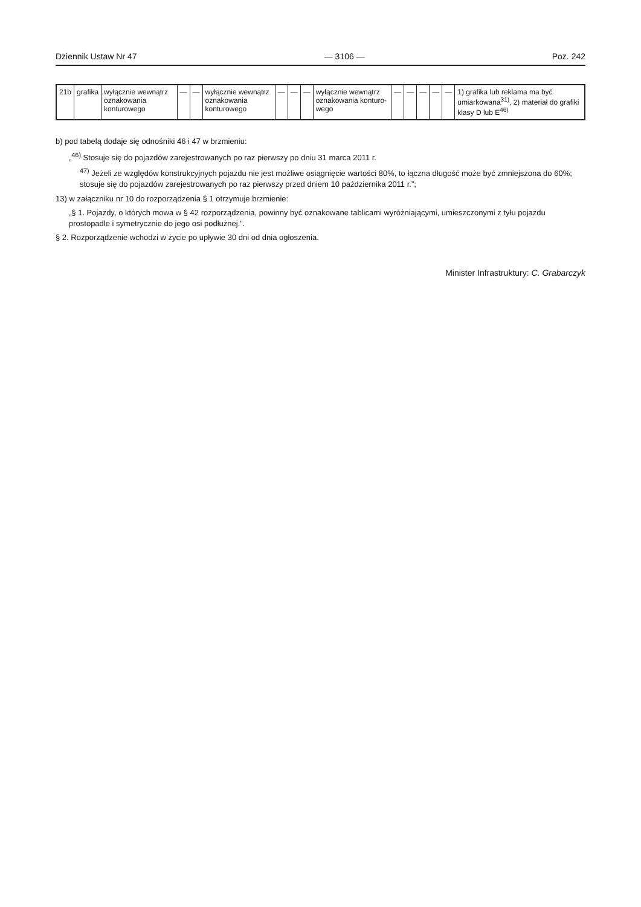Dziennik Ustaw Nr 47 — 3106 — Poz. 242
| 21b | grafika | wyłącznie wewnątrz oznako­wania konturo­wego | — | — | wyłącz­nie we­wnątrz oznako­wania konturo­wego | — | — | — | wyłącznie wewnątrz oznakowa­nia konturo­wego | — | — | — | — | — | 1) grafika lub re­klama ma być umiarkowana<sup>31)</sup>, 2) materiał do gra­fiki klasy D lub E<sup>46)</sup> |
b) pod tabelą dodaje się odnośniki 46 i 47 w brzmieniu:
„<sup>46)</sup> Stosuje się do pojazdów zarejestrowanych po raz pierwszy po dniu 31 marca 2011 r.
<sup>47)</sup> Jeżeli ze względów konstrukcyjnych pojazdu nie jest możliwe osiągnięcie wartości 80%, to łączna długość może być zmniejszona do 60%; stosuje się do pojazdów zarejestrowanych po raz pierwszy przed dniem 10 października 2011 r.”;
13) w załączniku nr 10 do rozporządzenia § 1 otrzymuje brzmienie:
„§ 1. Pojazdy, o których mowa w § 42 rozporządzenia, powinny być oznakowane tablicami wyróżniającymi, umieszczonymi z tyłu pojazdu prostopadle i sy­metrycznie do jego osi podłużnej.”.
§ 2. Rozporządzenie wchodzi w życie po upływie 30 dni od dnia ogłoszenia.
Minister Infrastruktury: C. Grabarczyk